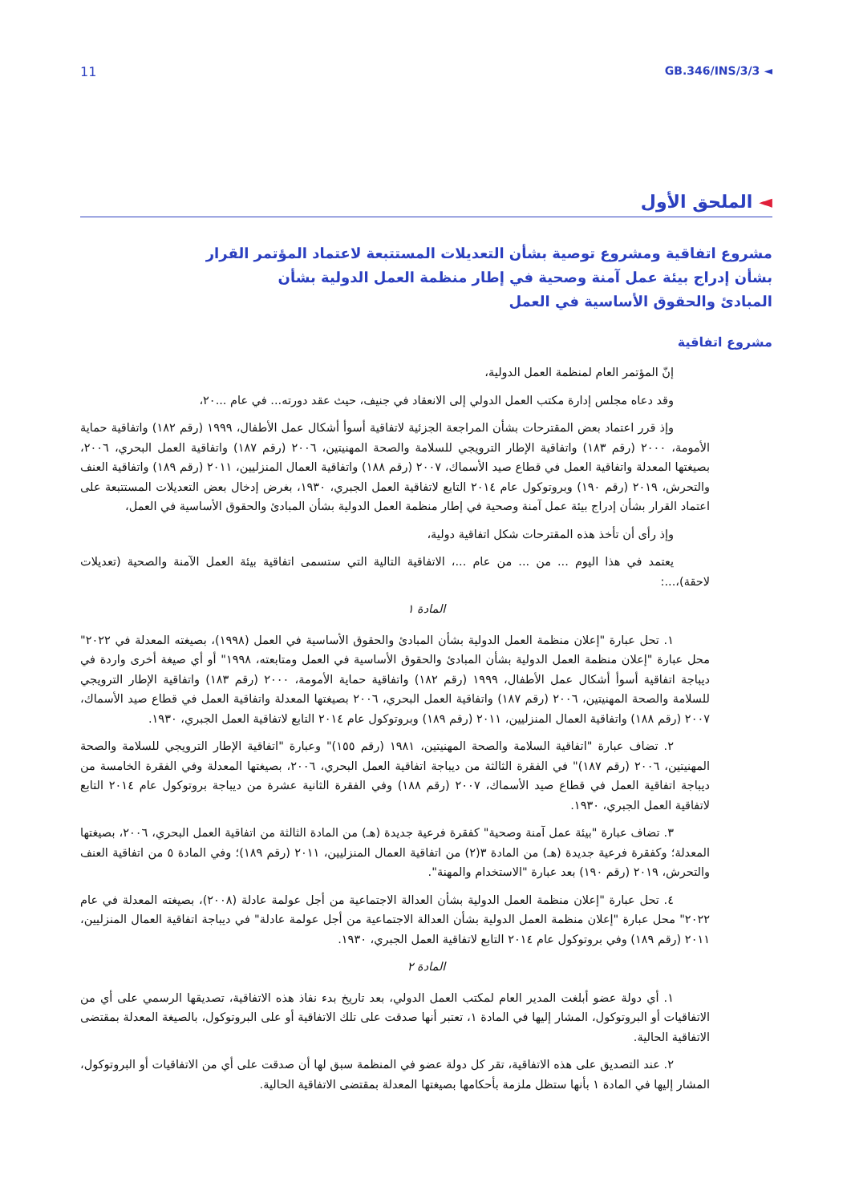11 GB.346/INS/3/3 ◄
◄ الملحق الأول
مشروع اتفاقية ومشروع توصية بشأن التعديلات المستتبعة لاعتماد المؤتمر القرار
بشأن إدراج بيئة عمل آمنة وصحية في إطار منظمة العمل الدولية بشأن
المبادئ والحقوق الأساسية في العمل
مشروع اتفاقية
إنّ المؤتمر العام لمنظمة العمل الدولية،
وقد دعاه مجلس إدارة مكتب العمل الدولي إلى الانعقاد في جنيف، حيث عقد دورته... في عام ...٢٠،
وإذ قرر اعتماد بعض المقترحات بشأن المراجعة الجزئية لاتفاقية أسوأ أشكال عمل الأطفال، ١٩٩٩ (رقم ١٨٢) واتفاقية حماية الأمومة، ٢٠٠٠ (رقم ١٨٣) واتفاقية الإطار الترويجي للسلامة والصحة المهنيتين، ٢٠٠٦ (رقم ١٨٧) واتفاقية العمل البحري، ٢٠٠٦، بصيغتها المعدلة واتفاقية العمل في قطاع صيد الأسماك، ٢٠٠٧ (رقم ١٨٨) واتفاقية العمال المنزليين، ٢٠١١ (رقم ١٨٩) واتفاقية العنف والتحرش، ٢٠١٩ (رقم ١٩٠) وبروتوكول عام ٢٠١٤ التابع لاتفاقية العمل الجبري، ١٩٣٠، بغرض إدخال بعض التعديلات المستتبعة على اعتماد القرار بشأن إدراج بيئة عمل آمنة وصحية في إطار منظمة العمل الدولية بشأن المبادئ والحقوق الأساسية في العمل،
وإذ رأى أن تأخذ هذه المقترحات شكل اتفاقية دولية،
يعتمد في هذا اليوم ... من ... من عام ...، الاتفاقية التالية التي ستسمى اتفاقية بيئة العمل الآمنة والصحية (تعديلات لاحقة)،...:
المادة ١
١. تحل عبارة "إعلان منظمة العمل الدولية بشأن المبادئ والحقوق الأساسية في العمل (١٩٩٨)، بصيغته المعدلة في ٢٠٢٢" محل عبارة "إعلان منظمة العمل الدولية بشأن المبادئ والحقوق الأساسية في العمل ومتابعته، ١٩٩٨" أو أي صيغة أخرى واردة في ديباجة اتفاقية أسوأ أشكال عمل الأطفال، ١٩٩٩ (رقم ١٨٢) واتفاقية حماية الأمومة، ٢٠٠٠ (رقم ١٨٣) واتفاقية الإطار الترويجي للسلامة والصحة المهنيتين، ٢٠٠٦ (رقم ١٨٧) واتفاقية العمل البحري، ٢٠٠٦ بصيغتها المعدلة واتفاقية العمل في قطاع صيد الأسماك، ٢٠٠٧ (رقم ١٨٨) واتفاقية العمال المنزليين، ٢٠١١ (رقم ١٨٩) وبروتوكول عام ٢٠١٤ التابع لاتفاقية العمل الجبري، ١٩٣٠.
٢. تضاف عبارة "اتفاقية السلامة والصحة المهنيتين، ١٩٨١ (رقم ١٥٥)" وعبارة "اتفاقية الإطار الترويجي للسلامة والصحة المهنيتين، ٢٠٠٦ (رقم ١٨٧)" في الفقرة الثالثة من ديباجة اتفاقية العمل البحري، ٢٠٠٦، بصيغتها المعدلة وفي الفقرة الخامسة من ديباجة اتفاقية العمل في قطاع صيد الأسماك، ٢٠٠٧ (رقم ١٨٨) وفي الفقرة الثانية عشرة من ديباجة بروتوكول عام ٢٠١٤ التابع لاتفاقية العمل الجبري، ١٩٣٠.
٣. تضاف عبارة "بيئة عمل آمنة وصحية" كفقرة فرعية جديدة (هـ) من المادة الثالثة من اتفاقية العمل البحري، ٢٠٠٦، بصيغتها المعدلة؛ وكفقرة فرعية جديدة (هـ) من المادة ٣(٢) من اتفاقية العمال المنزليين، ٢٠١١ (رقم ١٨٩)؛ وفي المادة ٥ من اتفاقية العنف والتحرش، ٢٠١٩ (رقم ١٩٠) بعد عبارة "الاستخدام والمهنة".
٤. تحل عبارة "إعلان منظمة العمل الدولية بشأن العدالة الاجتماعية من أجل عولمة عادلة (٢٠٠٨)، بصيغته المعدلة في عام ٢٠٢٢" محل عبارة "إعلان منظمة العمل الدولية بشأن العدالة الاجتماعية من أجل عولمة عادلة" في ديباجة اتفاقية العمال المنزليين، ٢٠١١ (رقم ١٨٩) وفي بروتوكول عام ٢٠١٤ التابع لاتفاقية العمل الجبري، ١٩٣٠.
المادة ٢
١. أي دولة عضو أبلغت المدير العام لمكتب العمل الدولي، بعد تاريخ بدء نفاذ هذه الاتفاقية، تصديقها الرسمي على أي من الاتفاقيات أو البروتوكول، المشار إليها في المادة ١، تعتبر أنها صدقت على تلك الاتفاقية أو على البروتوكول، بالصيغة المعدلة بمقتضى الاتفاقية الحالية.
٢. عند التصديق على هذه الاتفاقية، تقر كل دولة عضو في المنظمة سبق لها أن صدقت على أي من الاتفاقيات أو البروتوكول، المشار إليها في المادة ١ بأنها ستظل ملزمة بأحكامها بصيغتها المعدلة بمقتضى الاتفاقية الحالية.